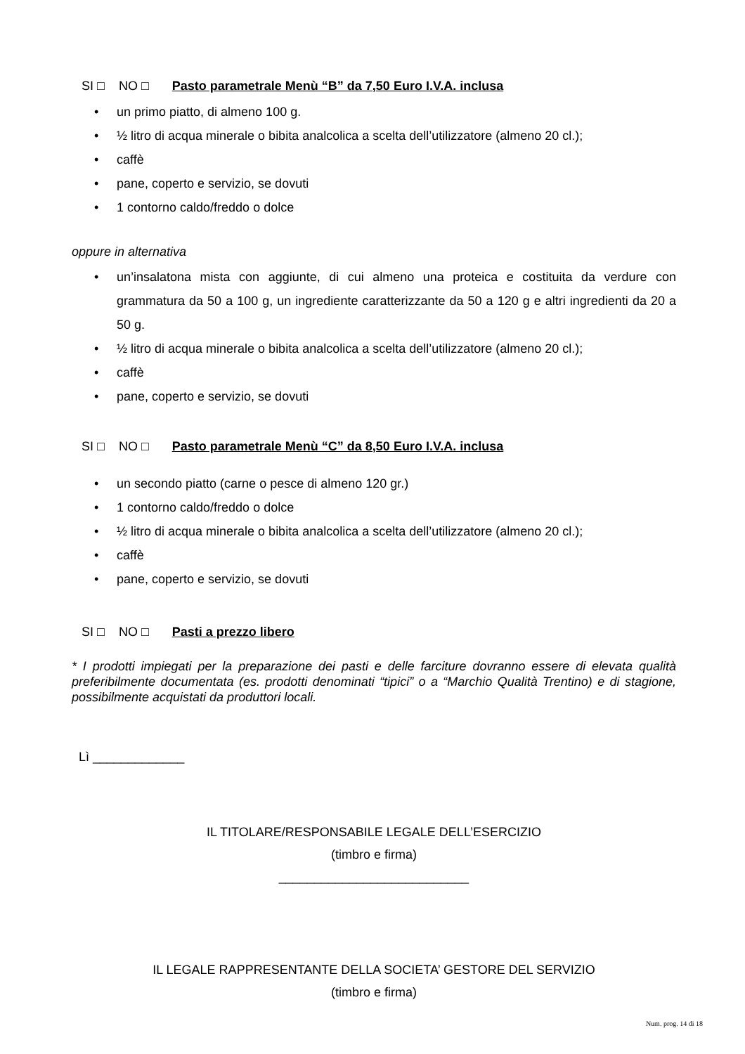SI □ NO □ Pasto parametrale Menù “B” da 7,50 Euro I.V.A. inclusa
• un primo piatto, di almeno 100 g.
• ½ litro di acqua minerale o bibita analcolica a scelta dell’utilizzatore (almeno 20 cl.);
• caffè
• pane, coperto e servizio, se dovuti
• 1 contorno caldo/freddo o dolce
oppure in alternativa
• un’insalatona mista con aggiunte, di cui almeno una proteica e costituita da verdure con grammatura da 50 a 100 g, un ingrediente caratterizzante da 50 a 120 g e altri ingredienti da 20 a 50 g.
• ½ litro di acqua minerale o bibita analcolica a scelta dell’utilizzatore (almeno 20 cl.);
• caffè
• pane, coperto e servizio, se dovuti
SI □ NO □ Pasto parametrale Menù “C” da 8,50 Euro I.V.A. inclusa
• un secondo piatto (carne o pesce di almeno 120 gr.)
• 1 contorno caldo/freddo o dolce
• ½ litro di acqua minerale o bibita analcolica a scelta dell’utilizzatore (almeno 20 cl.);
• caffè
• pane, coperto e servizio, se dovuti
SI □ NO □ Pasti a prezzo libero
* I prodotti impiegati per la preparazione dei pasti e delle farciture dovranno essere di elevata qualità preferibilmente documentata (es. prodotti denominati “tipici” o a “Marchio Qualità Trentino) e di stagione, possibilmente acquistati da produttori locali.
Lì _____________
IL TITOLARE/RESPONSABILE LEGALE DELL’ESERCIZIO
(timbro e firma)
___________________________
IL LEGALE RAPPRESENTANTE DELLA SOCIETA’ GESTORE DEL SERVIZIO
(timbro e firma)
Num. prog. 14 di 18